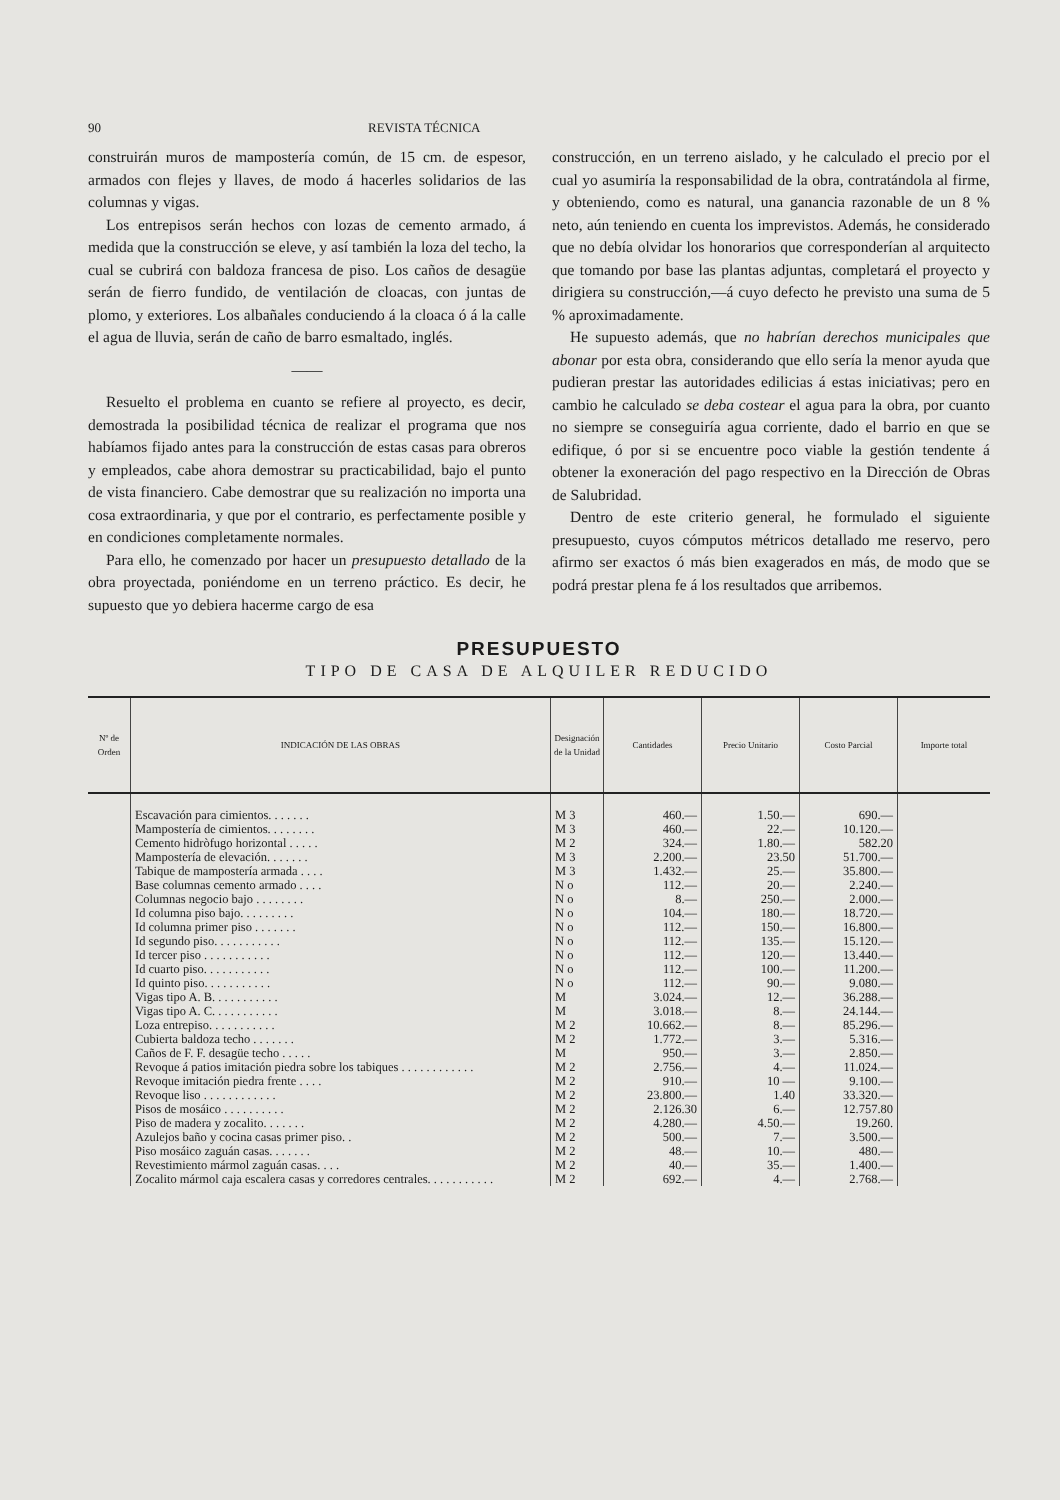90 REVISTA TÉCNICA
construirán muros de mampostería común, de 15 cm. de espesor, armados con flejes y llaves, de modo á hacerles solidarios de las columnas y vigas.
Los entrepisos serán hechos con lozas de cemento armado, á medida que la construcción se eleve, y así también la loza del techo, la cual se cubrirá con baldoza francesa de piso. Los caños de desagüe serán de fierro fundido, de ventilación de cloacas, con juntas de plomo, y exteriores. Los albañales conduciendo á la cloaca ó á la calle el agua de lluvia, serán de caño de barro esmaltado, inglés.
——
Resuelto el problema en cuanto se refiere al proyecto, es decir, demostrada la posibilidad técnica de realizar el programa que nos habíamos fijado antes para la construcción de estas casas para obreros y empleados, cabe ahora demostrar su practicabilidad, bajo el punto de vista financiero. Cabe demostrar que su realización no importa una cosa extraordinaria, y que por el contrario, es perfectamente posible y en condiciones completamente normales.
Para ello, he comenzado por hacer un presupuesto detallado de la obra proyectada, poniéndome en un terreno práctico. Es decir, he supuesto que yo debiera hacerme cargo de esa
construcción, en un terreno aislado, y he calculado el precio por el cual yo asumiría la responsabilidad de la obra, contratándola al firme, y obteniendo, como es natural, una ganancia razonable de un 8 % neto, aún teniendo en cuenta los imprevistos. Además, he considerado que no debía olvidar los honorarios que corresponderían al arquitecto que tomando por base las plantas adjuntas, completará el proyecto y dirigiera su construcción,—á cuyo defecto he previsto una suma de 5 % aproximadamente.
He supuesto además, que no habrían derechos municipales que abonar por esta obra, considerando que ello sería la menor ayuda que pudieran prestar las autoridades edilicias á estas iniciativas; pero en cambio he calculado se deba costear el agua para la obra, por cuanto no siempre se conseguiría agua corriente, dado el barrio en que se edifique, ó por si se encuentre poco viable la gestión tendente á obtener la exoneración del pago respectivo en la Dirección de Obras de Salubridad.
Dentro de este criterio general, he formulado el siguiente presupuesto, cuyos cómputos métricos detallado me reservo, pero afirmo ser exactos ó más bien exagerados en más, de modo que se podrá prestar plena fe á los resultados que arribemos.
PRESUPUESTO
TIPO DE CASA DE ALQUILER REDUCIDO
| Nº de Orden | INDICACIÓN DE LAS OBRAS | Designación de la Unidad | Cantidades | Precio Unitario | Costo Parcial | Importe total |
| --- | --- | --- | --- | --- | --- | --- |
| | Escavación para cimientos. . . . . . . | M 3 | 460.— | 1.50.— | 690.— | |
| | Mampostería de cimientos. . . . . . . . | M 3 | 460.— | 22.— | 10.120.— | |
| | Cemento hidròfugo horizontal . . . . . | M 2 | 324.— | 1.80.— | 582.20 | |
| | Mampostería de elevación. . . . . . . | M 3 | 2.200.— | 23.50 | 51.700.— | |
| | Tabique de mampostería armada . . . . | M 3 | 1.432.— | 25.— | 35.800.— | |
| | Base columnas cemento armado . . . . | N o | 112.— | 20.— | 2.240.— | |
| | Columnas negocio bajo . . . . . . . . | N o | 8.— | 250.— | 2.000.— | |
| | Id columna piso bajo. . . . . . . . . | N o | 104.— | 180.— | 18.720.— | |
| | Id columna primer piso . . . . . . . | N o | 112.— | 150.— | 16.800.— | |
| | Id segundo piso. . . . . . . . . . . | N o | 112.— | 135.— | 15.120.— | |
| | Id tercer piso . . . . . . . . . . . | N o | 112.— | 120.— | 13.440.— | |
| | Id cuarto piso. . . . . . . . . . . | N o | 112.— | 100.— | 11.200.— | |
| | Id quinto piso. . . . . . . . . . . | N o | 112.— | 90.— | 9.080.— | |
| | Vigas tipo A. B. . . . . . . . . . . | M | 3.024.— | 12.— | 36.288.— | |
| | Vigas tipo A. C. . . . . . . . . . . | M | 3.018.— | 8.— | 24.144.— | |
| | Loza entrepiso. . . . . . . . . . . | M 2 | 10.662.— | 8.— | 85.296.— | |
| | Cubierta baldoza techo . . . . . . . | M 2 | 1.772.— | 3.— | 5.316.— | |
| | Caños de F. F. desagüe techo . . . . . | M | 950.— | 3.— | 2.850.— | |
| | Revoque á patios imitación piedra sobre los tabiques . . . . . . . . . . . . | M 2 | 2.756.— | 4.— | 11.024.— | |
| | Revoque imitación piedra frente . . . . | M 2 | 910.— | 10 — | 9.100.— | |
| | Revoque liso . . . . . . . . . . . . | M 2 | 23.800.— | 1.40 | 33.320.— | |
| | Pisos de mosáico . . . . . . . . . . | M 2 | 2.126.30 | 6.— | 12.757.80 | |
| | Piso de madera y zocalito. . . . . . . | M 2 | 4.280.— | 4.50.— | 19.260. | |
| | Azulejos baño y cocina casas primer piso. . | M 2 | 500.— | 7.— | 3.500.— | |
| | Piso mosáico zaguán casas. . . . . . . | M 2 | 48.— | 10.— | 480.— | |
| | Revestimiento mármol zaguán casas. . . . | M 2 | 40.— | 35.— | 1.400.— | |
| | Zocalito mármol caja escalera casas y corredores centrales. . . . . . . . . . . | M 2 | 692.— | 4.— | 2.768.— | |